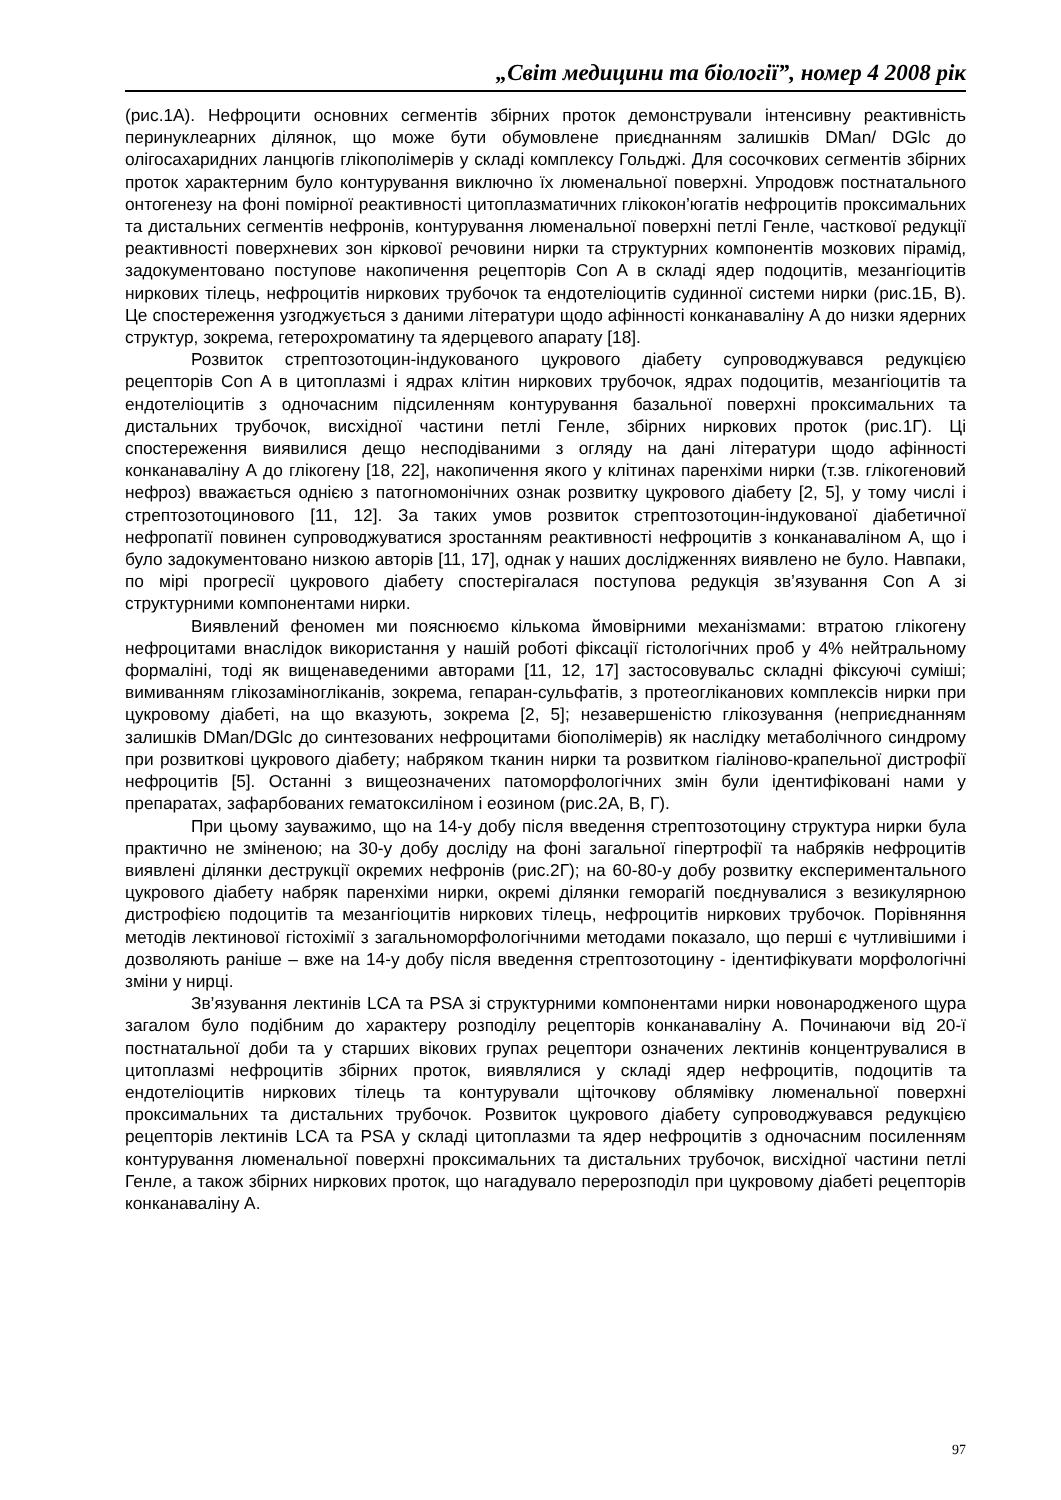„Світ медицини та біології”, номер 4 2008 рік
(рис.1А). Нефроцити основних сегментів збірних проток демонстрували інтенсивну реактивність перинуклеарних ділянок, що може бути обумовлене приєднанням залишків DMan/ DGlc до олігосахаридних ланцюгів глікополімерів у складі комплексу Гольджі. Для сосочкових сегментів збірних проток характерним було контурування виключно їх люменальної поверхні. Упродовж постнатального онтогенезу на фоні помірної реактивності цитоплазматичних глікокон’югатів нефроцитів проксимальних та дистальних сегментів нефронів, контурування люменальної поверхні петлі Генле, часткової редукції реактивності поверхневих зон кіркової речовини нирки та структурних компонентів мозкових пірамід, задокументовано поступове накопичення рецепторів Con A в складі ядер подоцитів, мезангіоцитів ниркових тілець, нефроцитів ниркових трубочок та ендотеліоцитів судинної системи нирки (рис.1Б, В). Це спостереження узгоджується з даними літератури щодо афінності конканаваліну А до низки ядерних структур, зокрема, гетерохроматину та ядерцевого апарату [18].
Розвиток стрептозотоцин-індукованого цукрового діабету супроводжувався редукцією рецепторів Con A в цитоплазмі і ядрах клітин ниркових трубочок, ядрах подоцитів, мезангіоцитів та ендотеліоцитів з одночасним підсиленням контурування базальної поверхні проксимальних та дистальних трубочок, висхідної частини петлі Генле, збірних ниркових проток (рис.1Г). Ці спостереження виявилися дещо несподіваними з огляду на дані літератури щодо афінності конканаваліну А до глікогену [18, 22], накопичення якого у клітинах паренхіми нирки (т.зв. глікогеновий нефроз) вважається однією з патогномонічних ознак розвитку цукрового діабету [2, 5], у тому числі і стрептозотоцинового [11, 12]. За таких умов розвиток стрептозотоцин-індукованої діабетичної нефропатії повинен супроводжуватися зростанням реактивності нефроцитів з конканаваліном А, що і було задокументовано низкою авторів [11, 17], однак у наших дослідженнях виявлено не було. Навпаки, по мірі прогресії цукрового діабету спостерігалася поступова редукція зв’язування Con A зі структурними компонентами нирки.
Виявлений феномен ми пояснюємо кількома ймовірними механізмами: втратою глікогену нефроцитами внаслідок використання у нашій роботі фіксації гістологічних проб у 4% нейтральному формаліні, тоді як вищенаведеними авторами [11, 12, 17] застосовувальс складні фіксуючі суміші; вимиванням глікозаміногліканів, зокрема, гепаран-сульфатів, з протеогліканових комплексів нирки при цукровому діабеті, на що вказують, зокрема [2, 5]; незавершеністю глікозування (неприєднанням залишків DMan/DGlc до синтезованих нефроцитами біополімерів) як наслідку метаболічного синдрому при розвиткові цукрового діабету; набряком тканин нирки та розвитком гіаліново-крапельної дистрофії нефроцитів [5]. Останні з вищеозначених патоморфологічних змін були ідентифіковані нами у препаратах, зафарбованих гематоксиліном і еозином (рис.2А, В, Г).
При цьому зауважимо, що на 14-у добу після введення стрептозотоцину структура нирки була практично не зміненою; на 30-у добу досліду на фоні загальної гіпертрофії та набряків нефроцитів виявлені ділянки деструкції окремих нефронів (рис.2Г); на 60-80-у добу розвитку експериментального цукрового діабету набряк паренхіми нирки, окремі ділянки геморагій поєднувалися з везикулярною дистрофією подоцитів та мезангіоцитів ниркових тілець, нефроцитів ниркових трубочок. Порівняння методів лектинової гістохімії з загальноморфологічними методами показало, що перші є чутливішими і дозволяють раніше – вже на 14-у добу після введення стрептозотоцину - ідентифікувати морфологічні зміни у нирці.
Зв’язування лектинів LCA та PSA зі структурними компонентами нирки новонародженого щура загалом було подібним до характеру розподілу рецепторів конканаваліну А. Починаючи від 20-ї постнатальної доби та у старших вікових групах рецептори означених лектинів концентрувалися в цитоплазмі нефроцитів збірних проток, виявлялися у складі ядер нефроцитів, подоцитів та ендотеліоцитів ниркових тілець та контурували щіточкову облямівку люменальної поверхні проксимальних та дистальних трубочок. Розвиток цукрового діабету супроводжувався редукцією рецепторів лектинів LCA та PSA у складі цитоплазми та ядер нефроцитів з одночасним посиленням контурування люменальної поверхні проксимальних та дистальних трубочок, висхідної частини петлі Генле, а також збірних ниркових проток, що нагадувало перерозподіл при цукровому діабеті рецепторів конканаваліну А.
97